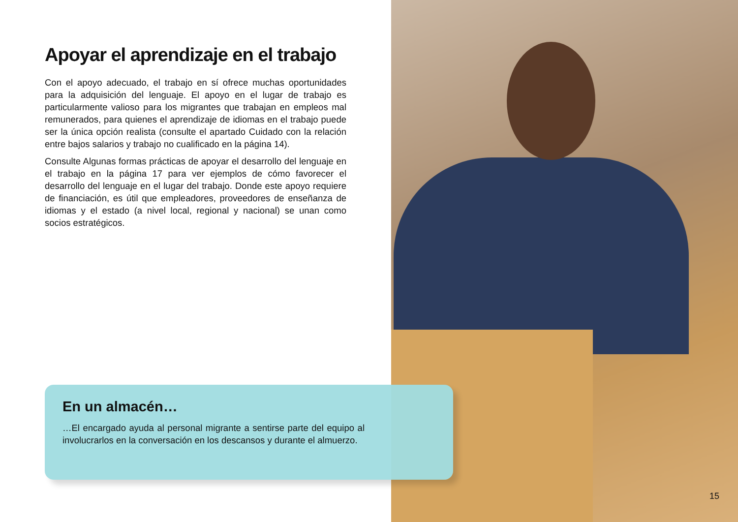Apoyar el aprendizaje en el trabajo
Con el apoyo adecuado, el trabajo en sí ofrece muchas oportunidades para la adquisición del lenguaje. El apoyo en el lugar de trabajo es particularmente valioso para los migrantes que trabajan en empleos mal remunerados, para quienes el aprendizaje de idiomas en el trabajo puede ser la única opción realista (consulte el apartado Cuidado con la relación entre bajos salarios y trabajo no cualificado en la página 14).
Consulte Algunas formas prácticas de apoyar el desarrollo del lenguaje en el trabajo en la página 17 para ver ejemplos de cómo favorecer el desarrollo del lenguaje en el lugar del trabajo. Donde este apoyo requiere de financiación, es útil que empleadores, proveedores de enseñanza de idiomas y el estado (a nivel local, regional y nacional) se unan como socios estratégicos.
En un almacén…
…El encargado ayuda al personal migrante a sentirse parte del equipo al involucrarlos en la conversación en los descansos y durante el almuerzo.
15